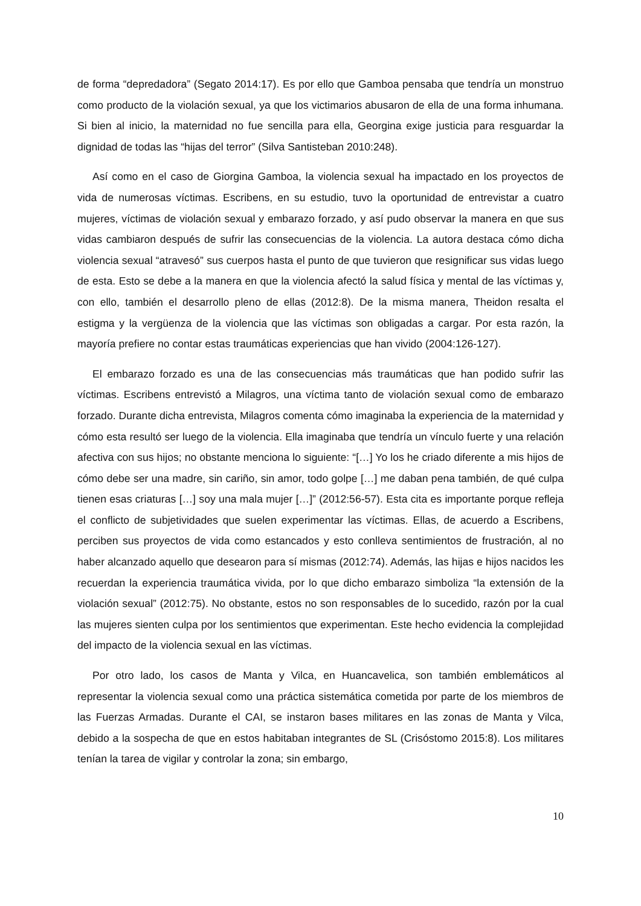de forma “depredadora” (Segato 2014:17). Es por ello que Gamboa pensaba que tendría un monstruo como producto de la violación sexual, ya que los victimarios abusaron de ella de una forma inhumana. Si bien al inicio, la maternidad no fue sencilla para ella, Georgina exige justicia para resguardar la dignidad de todas las “hijas del terror” (Silva Santisteban 2010:248).
Así como en el caso de Giorgina Gamboa, la violencia sexual ha impactado en los proyectos de vida de numerosas víctimas. Escribens, en su estudio, tuvo la oportunidad de entrevistar a cuatro mujeres, víctimas de violación sexual y embarazo forzado, y así pudo observar la manera en que sus vidas cambiaron después de sufrir las consecuencias de la violencia. La autora destaca cómo dicha violencia sexual “atravesó” sus cuerpos hasta el punto de que tuvieron que resignificar sus vidas luego de esta. Esto se debe a la manera en que la violencia afectó la salud física y mental de las víctimas y, con ello, también el desarrollo pleno de ellas (2012:8). De la misma manera, Theidon resalta el estigma y la vergüenza de la violencia que las víctimas son obligadas a cargar. Por esta razón, la mayoría prefiere no contar estas traumáticas experiencias que han vivido (2004:126-127).
El embarazo forzado es una de las consecuencias más traumáticas que han podido sufrir las víctimas. Escribens entrevistó a Milagros, una víctima tanto de violación sexual como de embarazo forzado. Durante dicha entrevista, Milagros comenta cómo imaginaba la experiencia de la maternidad y cómo esta resultó ser luego de la violencia. Ella imaginaba que tendría un vínculo fuerte y una relación afectiva con sus hijos; no obstante menciona lo siguiente: “[…] Yo los he criado diferente a mis hijos de cómo debe ser una madre, sin cariño, sin amor, todo golpe […] me daban pena también, de qué culpa tienen esas criaturas […] soy una mala mujer […]” (2012:56-57). Esta cita es importante porque refleja el conflicto de subjetividades que suelen experimentar las víctimas. Ellas, de acuerdo a Escribens, perciben sus proyectos de vida como estancados y esto conlleva sentimientos de frustración, al no haber alcanzado aquello que desearon para sí mismas (2012:74). Además, las hijas e hijos nacidos les recuerdan la experiencia traumática vivida, por lo que dicho embarazo simboliza “la extensión de la violación sexual” (2012:75). No obstante, estos no son responsables de lo sucedido, razón por la cual las mujeres sienten culpa por los sentimientos que experimentan. Este hecho evidencia la complejidad del impacto de la violencia sexual en las víctimas.
Por otro lado, los casos de Manta y Vilca, en Huancavelica, son también emblemáticos al representar la violencia sexual como una práctica sistemática cometida por parte de los miembros de las Fuerzas Armadas. Durante el CAI, se instaron bases militares en las zonas de Manta y Vilca, debido a la sospecha de que en estos habitaban integrantes de SL (Crisóstomo 2015:8). Los militares tenían la tarea de vigilar y controlar la zona; sin embargo,
10